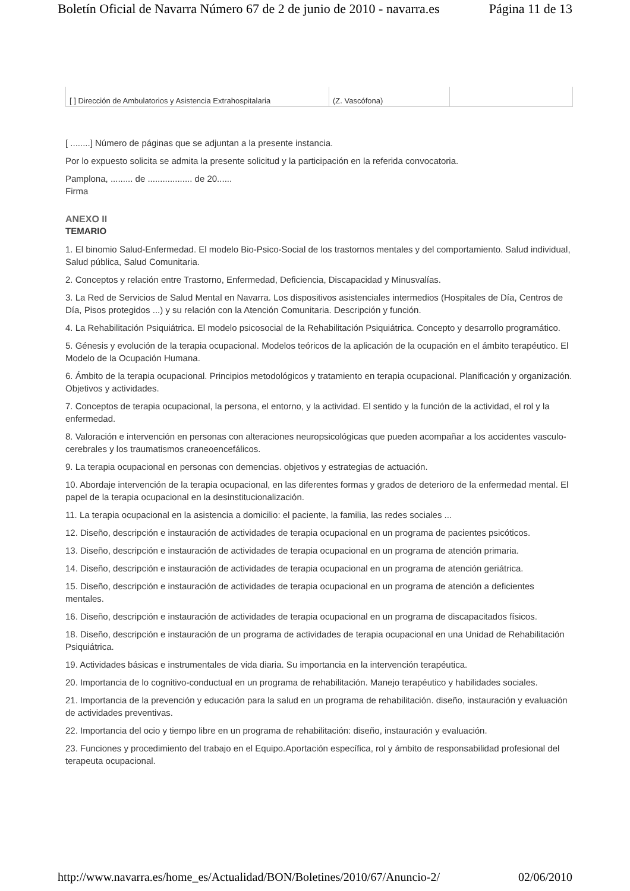Boletín Oficial de Navarra Número 67 de 2 de junio de 2010 - navarra.es Página 11 de 13
| [ ] Dirección de Ambulatorios y Asistencia Extrahospitalaria | (Z. Vascófona) | |
[ ........] Número de páginas que se adjuntan a la presente instancia.
Por lo expuesto solicita se admita la presente solicitud y la participación en la referida convocatoria.
Pamplona, ......... de .................. de 20......
Firma
ANEXO II
TEMARIO
1. El binomio Salud-Enfermedad. El modelo Bio-Psico-Social de los trastornos mentales y del comportamiento. Salud individual, Salud pública, Salud Comunitaria.
2. Conceptos y relación entre Trastorno, Enfermedad, Deficiencia, Discapacidad y Minusvalías.
3. La Red de Servicios de Salud Mental en Navarra. Los dispositivos asistenciales intermedios (Hospitales de Día, Centros de Día, Pisos protegidos ...) y su relación con la Atención Comunitaria. Descripción y función.
4. La Rehabilitación Psiquiátrica. El modelo psicosocial de la Rehabilitación Psiquiátrica. Concepto y desarrollo programático.
5. Génesis y evolución de la terapia ocupacional. Modelos teóricos de la aplicación de la ocupación en el ámbito terapéutico. El Modelo de la Ocupación Humana.
6. Ámbito de la terapia ocupacional. Principios metodológicos y tratamiento en terapia ocupacional. Planificación y organización. Objetivos y actividades.
7. Conceptos de terapia ocupacional, la persona, el entorno, y la actividad. El sentido y la función de la actividad, el rol y la enfermedad.
8. Valoración e intervención en personas con alteraciones neuropsicológicas que pueden acompañar a los accidentes vasculo-cerebrales y los traumatismos craneoencefálicos.
9. La terapia ocupacional en personas con demencias. objetivos y estrategias de actuación.
10. Abordaje intervención de la terapia ocupacional, en las diferentes formas y grados de deterioro de la enfermedad mental. El papel de la terapia ocupacional en la desinstitucionalización.
11. La terapia ocupacional en la asistencia a domicilio: el paciente, la familia, las redes sociales ...
12. Diseño, descripción e instauración de actividades de terapia ocupacional en un programa de pacientes psicóticos.
13. Diseño, descripción e instauración de actividades de terapia ocupacional en un programa de atención primaria.
14. Diseño, descripción e instauración de actividades de terapia ocupacional en un programa de atención geriátrica.
15. Diseño, descripción e instauración de actividades de terapia ocupacional en un programa de atención a deficientes mentales.
16. Diseño, descripción e instauración de actividades de terapia ocupacional en un programa de discapacitados físicos.
18. Diseño, descripción e instauración de un programa de actividades de terapia ocupacional en una Unidad de Rehabilitación Psiquiátrica.
19. Actividades básicas e instrumentales de vida diaria. Su importancia en la intervención terapéutica.
20. Importancia de lo cognitivo-conductual en un programa de rehabilitación. Manejo terapéutico y habilidades sociales.
21. Importancia de la prevención y educación para la salud en un programa de rehabilitación. diseño, instauración y evaluación de actividades preventivas.
22. Importancia del ocio y tiempo libre en un programa de rehabilitación: diseño, instauración y evaluación.
23. Funciones y procedimiento del trabajo en el Equipo.Aportación específica, rol y ámbito de responsabilidad profesional del terapeuta ocupacional.
http://www.navarra.es/home_es/Actualidad/BON/Boletines/2010/67/Anuncio-2/ 02/06/2010